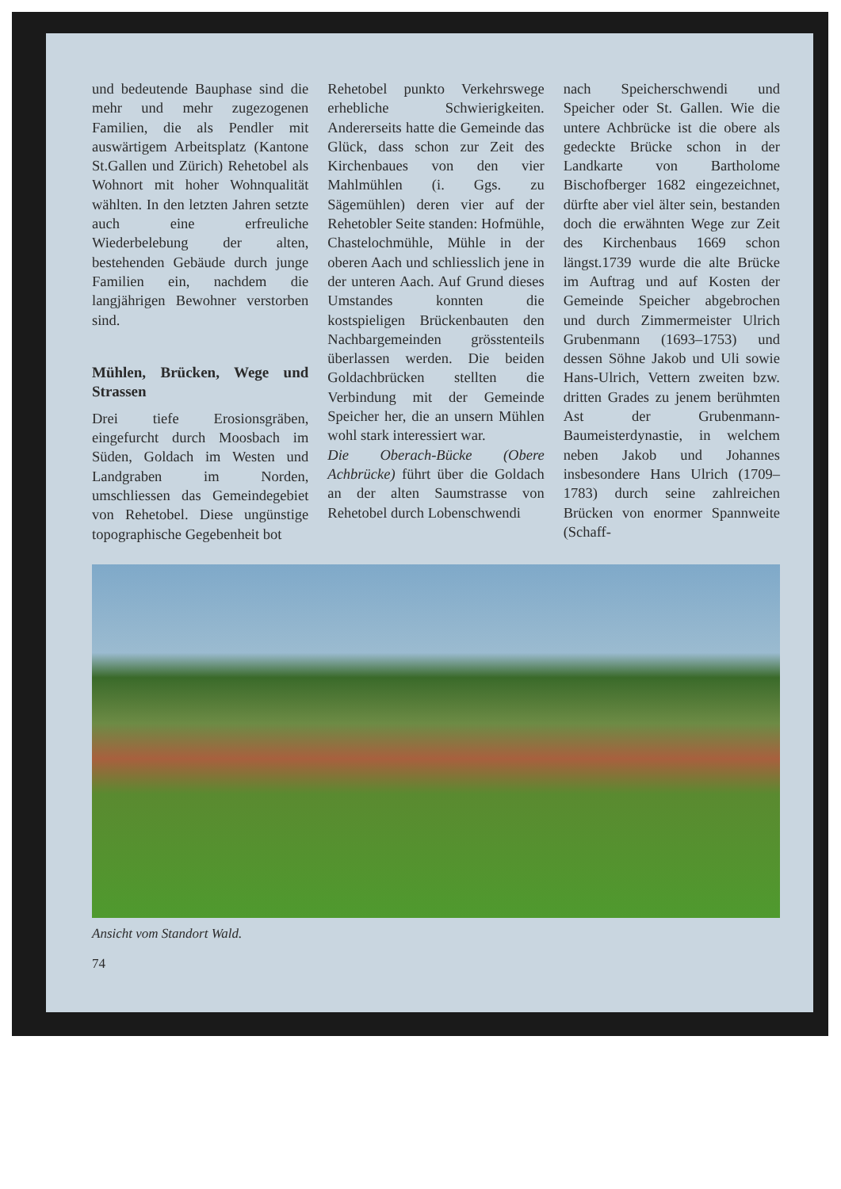und bedeutende Bauphase sind die mehr und mehr zugezogenen Familien, die als Pendler mit auswärtigem Arbeitsplatz (Kantone St.Gallen und Zürich) Rehetobel als Wohnort mit hoher Wohnqualität wählten. In den letzten Jahren setzte auch eine erfreuliche Wiederbelebung der alten, bestehenden Gebäude durch junge Familien ein, nachdem die langjährigen Bewohner verstorben sind.
Mühlen, Brücken, Wege und Strassen
Drei tiefe Erosionsgräben, eingefurcht durch Moosbach im Süden, Goldach im Westen und Landgraben im Norden, umschliessen das Gemeindegebiet von Rehetobel. Diese ungünstige topographische Gegebenheit bot
Rehetobel punkto Verkehrswege erhebliche Schwierigkeiten. Andererseits hatte die Gemeinde das Glück, dass schon zur Zeit des Kirchenbaues von den vier Mahlmühlen (i. Ggs. zu Sägemühlen) deren vier auf der Rehetobler Seite standen: Hofmühle, Chastelochmühle, Mühle in der oberen Aach und schliesslich jene in der unteren Aach. Auf Grund dieses Umstandes konnten die kostspieligen Brückenbauten den Nachbargemeinden grösstenteils überlassen werden. Die beiden Goldachbrücken stellten die Verbindung mit der Gemeinde Speicher her, die an unsern Mühlen wohl stark interessiert war.
Die Oberach-Bücke (Obere Achbrücke) führt über die Goldach an der alten Saumstrasse von Rehetobel durch Lobenschwendi
nach Speicherschwendi und Speicher oder St. Gallen. Wie die untere Achbrücke ist die obere als gedeckte Brücke schon in der Landkarte von Bartholome Bischofberger 1682 eingezeichnet, dürfte aber viel älter sein, bestanden doch die erwähnten Wege zur Zeit des Kirchenbaus 1669 schon längst.1739 wurde die alte Brücke im Auftrag und auf Kosten der Gemeinde Speicher abgebrochen und durch Zimmermeister Ulrich Grubenmann (1693–1753) und dessen Söhne Jakob und Uli sowie Hans-Ulrich, Vettern zweiten bzw. dritten Grades zu jenem berühmten Ast der Grubenmann-Baumeisterdynastie, in welchem neben Jakob und Johannes insbesondere Hans Ulrich (1709–1783) durch seine zahlreichen Brücken von enormer Spannweite (Schaff-
Ansicht vom Standort Wald.
74